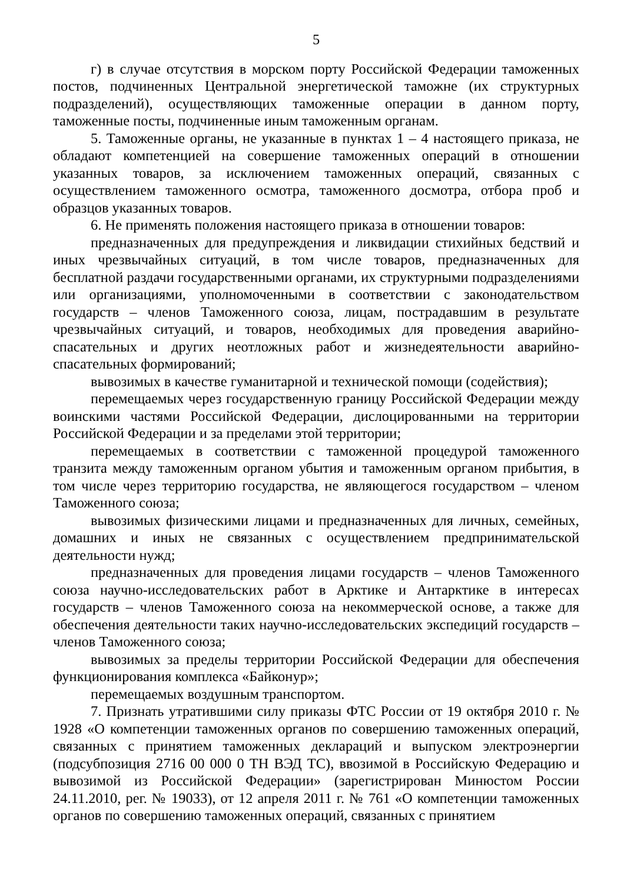5
г) в случае отсутствия в морском порту Российской Федерации таможенных постов, подчиненных Центральной энергетической таможне (их структурных подразделений), осуществляющих таможенные операции в данном порту, таможенные посты, подчиненные иным таможенным органам.
5. Таможенные органы, не указанные в пунктах 1 – 4 настоящего приказа, не обладают компетенцией на совершение таможенных операций в отношении указанных товаров, за исключением таможенных операций, связанных с осуществлением таможенного осмотра, таможенного досмотра, отбора проб и образцов указанных товаров.
6. Не применять положения настоящего приказа в отношении товаров:
предназначенных для предупреждения и ликвидации стихийных бедствий и иных чрезвычайных ситуаций, в том числе товаров, предназначенных для бесплатной раздачи государственными органами, их структурными подразделениями или организациями, уполномоченными в соответствии с законодательством государств – членов Таможенного союза, лицам, пострадавшим в результате чрезвычайных ситуаций, и товаров, необходимых для проведения аварийно-спасательных и других неотложных работ и жизнедеятельности аварийно-спасательных формирований;
вывозимых в качестве гуманитарной и технической помощи (содействия);
перемещаемых через государственную границу Российской Федерации между воинскими частями Российской Федерации, дислоцированными на территории Российской Федерации и за пределами этой территории;
перемещаемых в соответствии с таможенной процедурой таможенного транзита между таможенным органом убытия и таможенным органом прибытия, в том числе через территорию государства, не являющегося государством – членом Таможенного союза;
вывозимых физическими лицами и предназначенных для личных, семейных, домашних и иных не связанных с осуществлением предпринимательской деятельности нужд;
предназначенных для проведения лицами государств – членов Таможенного союза научно-исследовательских работ в Арктике и Антарктике в интересах государств – членов Таможенного союза на некоммерческой основе, а также для обеспечения деятельности таких научно-исследовательских экспедиций государств – членов Таможенного союза;
вывозимых за пределы территории Российской Федерации для обеспечения функционирования комплекса «Байконур»;
перемещаемых воздушным транспортом.
7. Признать утратившими силу приказы ФТС России от 19 октября 2010 г. № 1928 «О компетенции таможенных органов по совершению таможенных операций, связанных с принятием таможенных деклараций и выпуском электроэнергии (подсубпозиция 2716 00 000 0 ТН ВЭД ТС), ввозимой в Российскую Федерацию и вывозимой из Российской Федерации» (зарегистрирован Минюстом России 24.11.2010, рег. № 19033), от 12 апреля 2011 г. № 761 «О компетенции таможенных органов по совершению таможенных операций, связанных с принятием